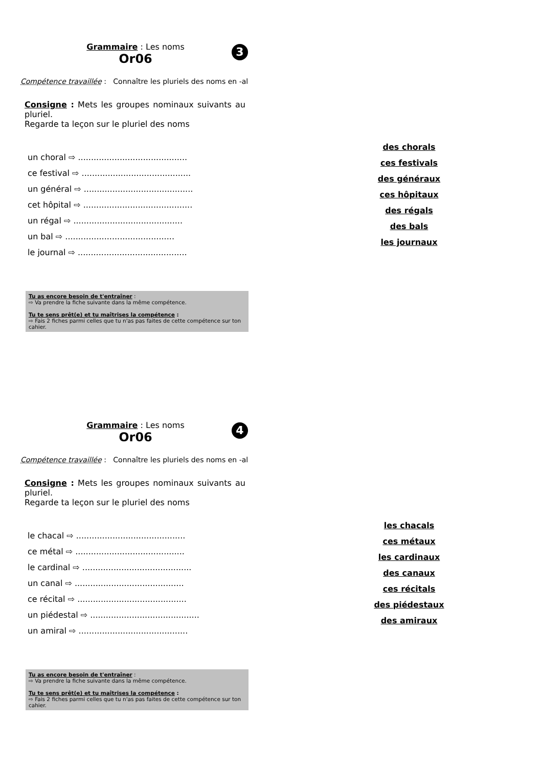Grammaire : Les noms
3
Or06
Compétence travaillée : Connaître les pluriels des noms en -al
Consigne : Mets les groupes nominaux suivants au pluriel.
Regarde ta leçon sur le pluriel des noms
un choral ⇨ ..........................................
ce festival ⇨ ..........................................
un général ⇨ ..........................................
cet hôpital ⇨ ..........................................
un régal ⇨ ..........................................
un bal ⇨ ..........................................
le journal ⇨ ..........................................
Tu as encore besoin de t'entraîner :
⇨ Va prendre la fiche suivante dans la même compétence.
Tu te sens prêt(e) et tu maîtrises la compétence :
⇨ Fais 2 fiches parmi celles que tu n'as pas faites de cette compétence sur ton cahier.
des chorals
ces festivals
des généraux
ces hôpitaux
des régals
des bals
les journaux
Grammaire : Les noms
4
Or06
Compétence travaillée : Connaître les pluriels des noms en -al
Consigne : Mets les groupes nominaux suivants au pluriel.
Regarde ta leçon sur le pluriel des noms
le chacal ⇨ ..........................................
ce métal ⇨ ..........................................
le cardinal ⇨ ..........................................
un canal ⇨ ..........................................
ce récital ⇨ ..........................................
un piédestal ⇨ ..........................................
un amiral ⇨ ..........................................
Tu as encore besoin de t'entraîner :
⇨ Va prendre la fiche suivante dans la même compétence.
Tu te sens prêt(e) et tu maîtrises la compétence :
⇨ Fais 2 fiches parmi celles que tu n'as pas faites de cette compétence sur ton cahier.
les chacals
ces métaux
les cardinaux
des canaux
ces récitals
des piédestaux
des amiraux